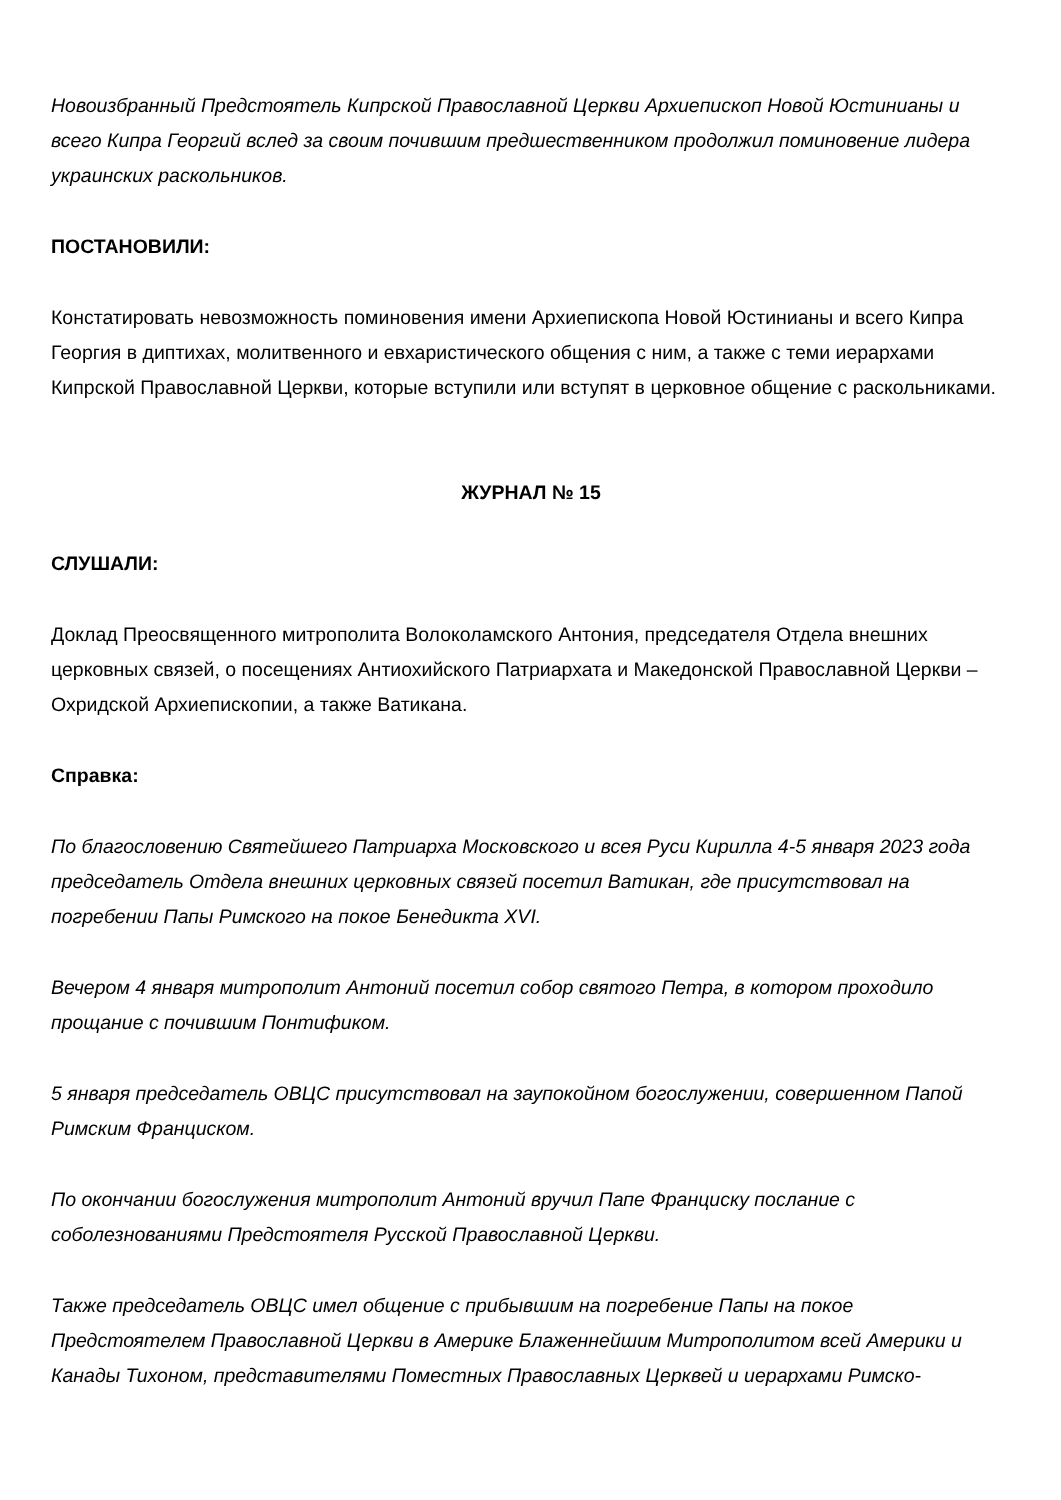Новоизбранный Предстоятель Кипрской Православной Церкви Архиепископ Новой Юстинианы и всего Кипра Георгий вслед за своим почившим предшественником продолжил поминовение лидера украинских раскольников.
ПОСТАНОВИЛИ:
Констатировать невозможность поминовения имени Архиепископа Новой Юстинианы и всего Кипра Георгия в диптихах, молитвенного и евхаристического общения с ним, а также с теми иерархами Кипрской Православной Церкви, которые вступили или вступят в церковное общение с раскольниками.
ЖУРНАЛ № 15
СЛУШАЛИ:
Доклад Преосвященного митрополита Волоколамского Антония, председателя Отдела внешних церковных связей, о посещениях Антиохийского Патриархата и Македонской Православной Церкви – Охридской Архиепископии, а также Ватикана.
Справка:
По благословению Святейшего Патриарха Московского и всея Руси Кирилла 4-5 января 2023 года председатель Отдела внешних церковных связей посетил Ватикан, где присутствовал на погребении Папы Римского на покое Бенедикта XVI.
Вечером 4 января митрополит Антоний посетил собор святого Петра, в котором проходило прощание с почившим Понтификом.
5 января председатель ОВЦС присутствовал на заупокойном богослужении, совершенном Папой Римским Франциском.
По окончании богослужения митрополит Антоний вручил Папе Франциску послание с соболезнованиями Предстоятеля Русской Православной Церкви.
Также председатель ОВЦС имел общение с прибывшим на погребение Папы на покое Предстоятелем Православной Церкви в Америке Блаженнейшим Митрополитом всей Америки и Канады Тихоном, представителями Поместных Православных Церквей и иерархами Римско-